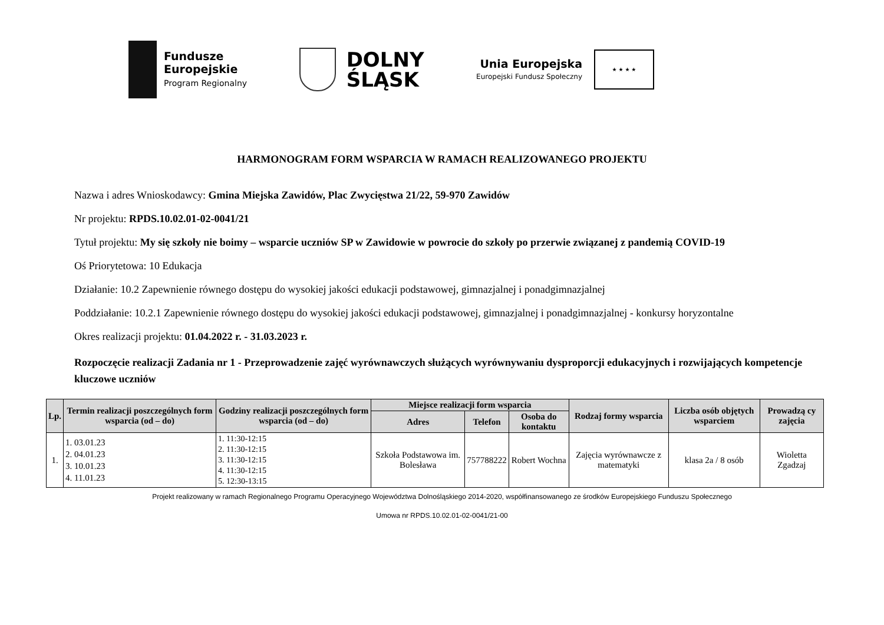Fundusze
Europejskie
Program Regionalny
DOLNY
ŚLĄSK
Unia Europejska
Europejski Fundusz Społeczny
★ ★ ★ ★
HARMONOGRAM FORM WSPARCIA W RAMACH REALIZOWANEGO PROJEKTU
Nazwa i adres Wnioskodawcy: Gmina Miejska Zawidów, Plac Zwycięstwa 21/22, 59-970 Zawidów
Nr projektu: RPDS.10.02.01-02-0041/21
Tytuł projektu: My się szkoły nie boimy – wsparcie uczniów SP w Zawidowie w powrocie do szkoły po przerwie związanej z pandemią COVID-19
Oś Priorytetowa: 10 Edukacja
Działanie: 10.2 Zapewnienie równego dostępu do wysokiej jakości edukacji podstawowej, gimnazjalnej i ponadgimnazjalnej
Poddziałanie: 10.2.1 Zapewnienie równego dostępu do wysokiej jakości edukacji podstawowej, gimnazjalnej i ponadgimnazjalnej - konkursy horyzontalne
Okres realizacji projektu: 01.04.2022 r. - 31.03.2023 r.
Rozpoczęcie realizacji Zadania nr 1 - Przeprowadzenie zajęć wyrównawczych służących wyrównywaniu dysproporcji edukacyjnych i rozwijających kompetencje kluczowe uczniów
| Lp. | Termin realizacji poszczególnych form wsparcia (od – do) | Godziny realizacji poszczególnych form wsparcia (od – do) | Miejsce realizacji form wsparcia | | | Rodzaj formy wsparcia | Liczba osób objętych wsparciem | Prowadzą cy zajęcia |
| --- | --- | --- | --- | --- | --- | --- | --- | --- |
| | | | Adres | Telefon | Osoba do kontaktu | | | |
| 1. | 1. 03.01.23 2. 04.01.23 3. 10.01.23 4. 11.01.23 | 1. 11:30-12:15 2. 11:30-12:15 3. 11:30-12:15 4. 11:30-12:15 5. 12:30-13:15 | Szkoła Podstawowa im. Bolesława | 757788222 | Robert Wochna | Zajęcia wyrównawcze z matematyki | klasa 2a / 8 osób | Wioletta Zgadzaj |
Projekt realizowany w ramach Regionalnego Programu Operacyjnego Województwa Dolnośląskiego 2014-2020, współfinansowanego ze środków Europejskiego Funduszu Społecznego
Umowa nr RPDS.10.02.01-02-0041/21-00